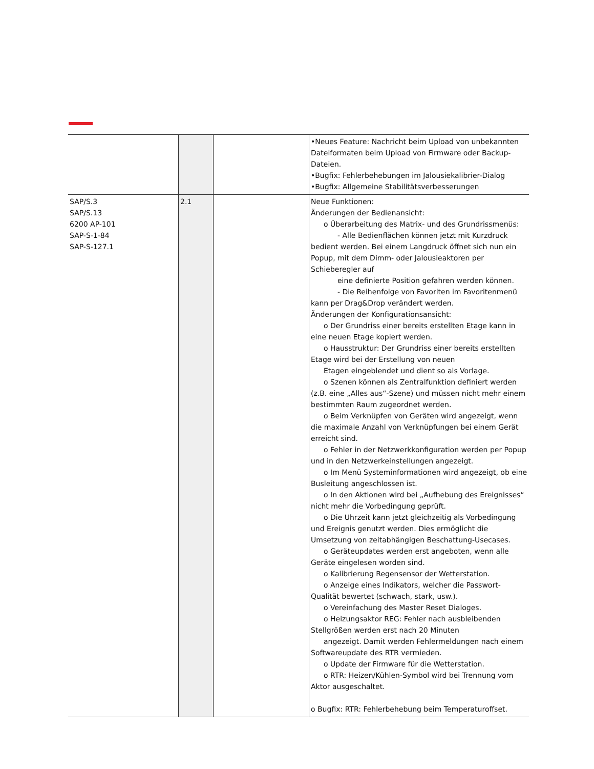| | | | •Neues Feature: Nachricht beim Upload von unbekannten Dateiformaten beim Upload von Firmware oder Backup-Dateien. •Bugfix: Fehlerbehebungen im Jalousiekalibrier-Dialog •Bugfix: Allgemeine Stabilitätsverbesserungen |
| SAP/S.3 SAP/S.13 6200 AP-101 SAP-S-1-84 SAP-S-127.1 | 2.1 | | Neue Funktionen: Änderungen der Bedienansicht: o Überarbeitung des Matrix- und des Grundrissmenüs: - Alle Bedienflächen können jetzt mit Kurzdruck bedient werden. Bei einem Langdruck öffnet sich nun ein Popup, mit dem Dimm- oder Jalousieaktoren per Schieberegler auf eine definierte Position gefahren werden können. - Die Reihenfolge von Favoriten im Favoritenmenü kann per Drag&Drop verändert werden. Änderungen der Konfigurationsansicht: o Der Grundriss einer bereits erstellten Etage kann in eine neuen Etage kopiert werden. o Hausstruktur: Der Grundriss einer bereits erstellten Etage wird bei der Erstellung von neuen Etagen eingeblendet und dient so als Vorlage. o Szenen können als Zentralfunktion definiert werden (z.B. eine „Alles aus“-Szene) und müssen nicht mehr einem bestimmten Raum zugeordnet werden. o Beim Verknüpfen von Geräten wird angezeigt, wenn die maximale Anzahl von Verknüpfungen bei einem Gerät erreicht sind. o Fehler in der Netzwerkkonfiguration werden per Popup und in den Netzwerkeinstellungen angezeigt. o Im Menü Systeminformationen wird angezeigt, ob eine Busleitung angeschlossen ist. o In den Aktionen wird bei „Aufhebung des Ereignisses“ nicht mehr die Vorbedingung geprüft. o Die Uhrzeit kann jetzt gleichzeitig als Vorbedingung und Ereignis genutzt werden. Dies ermöglicht die Umsetzung von zeitabhängigen Beschattung-Usecases. o Geräteupdates werden erst angeboten, wenn alle Geräte eingelesen worden sind. o Kalibrierung Regensensor der Wetterstation. o Anzeige eines Indikators, welcher die Passwort- Qualität bewertet (schwach, stark, usw.). o Vereinfachung des Master Reset Dialoges. o Heizungsaktor REG: Fehler nach ausbleibenden Stellgrößen werden erst nach 20 Minuten angezeigt. Damit werden Fehlermeldungen nach einem Softwareupdate des RTR vermieden. o Update der Firmware für die Wetterstation. o RTR: Heizen/Kühlen-Symbol wird bei Trennung vom Aktor ausgeschaltet. o Bugfix: RTR: Fehlerbehebung beim Temperaturoffset. |